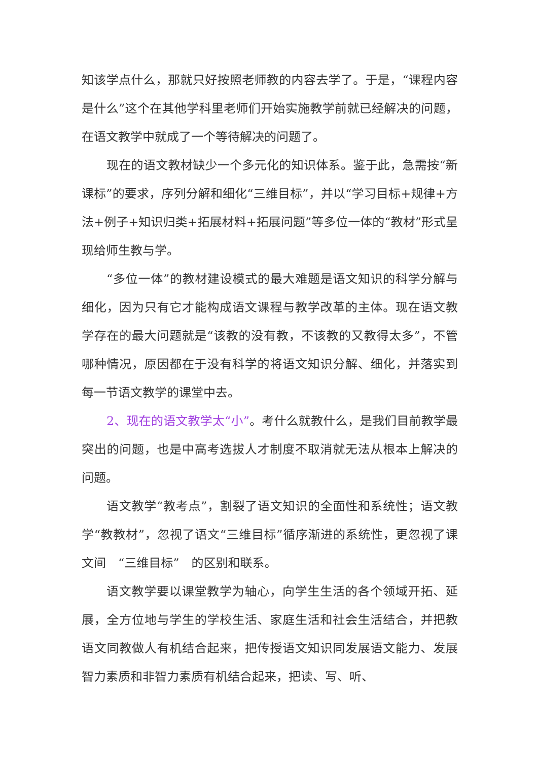知该学点什么，那就只好按照老师教的内容去学了。于是，“课程内容是什么”这个在其他学科里老师们开始实施教学前就已经解决的问题，在语文教学中就成了一个等待解决的问题了。
现在的语文教材缺少一个多元化的知识体系。鉴于此，急需按“新课标”的要求，序列分解和细化“三维目标”，并以“学习目标+规律+方法+例子+知识归类+拓展材料+拓展问题”等多位一体的“教材”形式呈现给师生教与学。
“多位一体”的教材建设模式的最大难题是语文知识的科学分解与细化，因为只有它才能构成语文课程与教学改革的主体。现在语文教学存在的最大问题就是“该教的没有教，不该教的又教得太多”，不管哪种情况，原因都在于没有科学的将语文知识分解、细化，并落实到每一节语文教学的课堂中去。
2、现在的语文教学太“小”。考什么就教什么，是我们目前教学最突出的问题，也是中高考选拔人才制度不取消就无法从根本上解决的问题。
语文教学“教考点”，割裂了语文知识的全面性和系统性；语文教学“教教材”，忽视了语文“三维目标”循序渐进的系统性，更忽视了课文间　“三维目标”　的区别和联系。
语文教学要以课堂教学为轴心，向学生生活的各个领域开拓、延展，全方位地与学生的学校生活、家庭生活和社会生活结合，并把教语文同教做人有机结合起来，把传授语文知识同发展语文能力、发展智力素质和非智力素质有机结合起来，把读、写、听、